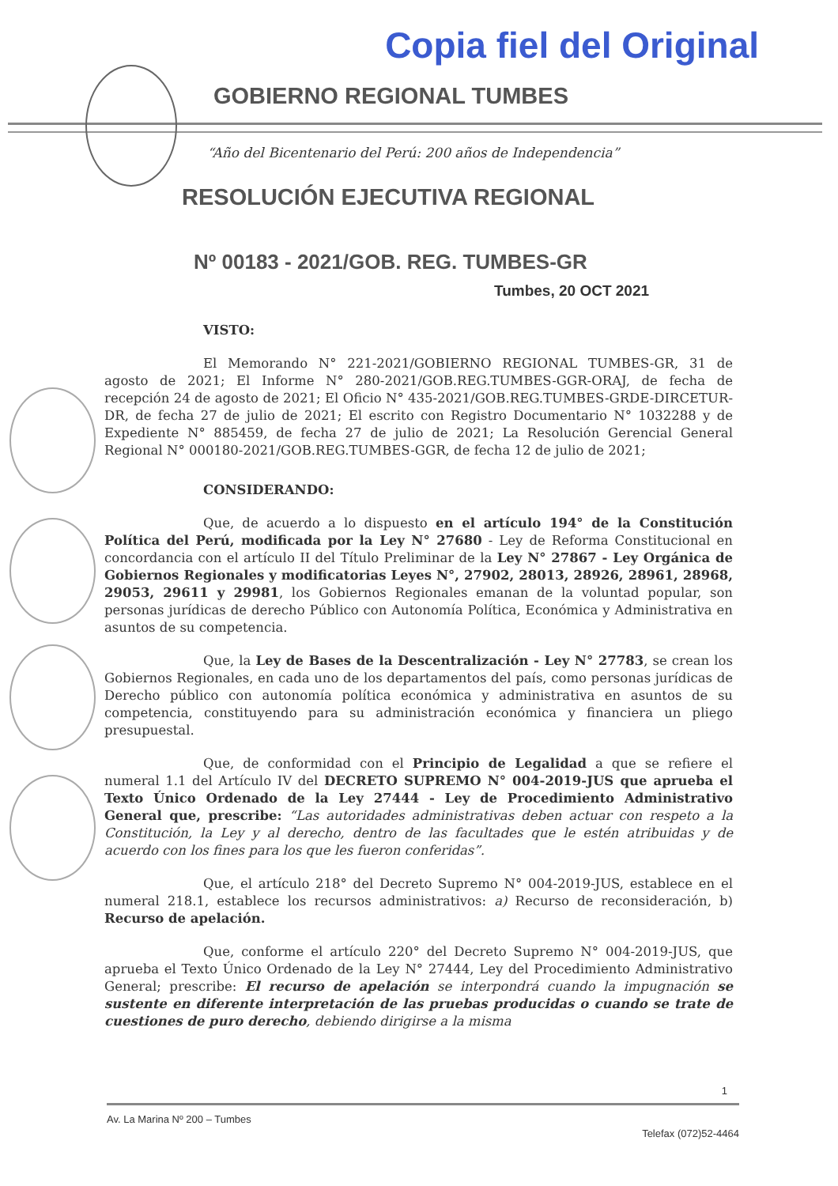Copia fiel del Original
GOBIERNO REGIONAL TUMBES
“Año del Bicentenario del Perú: 200 años de Independencia”
RESOLUCIÓN EJECUTIVA REGIONAL
Nº 00183 - 2021/GOB. REG. TUMBES-GR
Tumbes, 20 OCT 2021
VISTO:
El Memorando N° 221-2021/GOBIERNO REGIONAL TUMBES-GR, 31 de agosto de 2021; El Informe N° 280-2021/GOB.REG.TUMBES-GGR-ORAJ, de fecha de recepción 24 de agosto de 2021; El Oficio N° 435-2021/GOB.REG.TUMBES-GRDE-DIRCETUR-DR, de fecha 27 de julio de 2021; El escrito con Registro Documentario N° 1032288 y de Expediente N° 885459, de fecha 27 de julio de 2021; La Resolución Gerencial General Regional N° 000180-2021/GOB.REG.TUMBES-GGR, de fecha 12 de julio de 2021;
CONSIDERANDO:
Que, de acuerdo a lo dispuesto en el artículo 194° de la Constitución Política del Perú, modificada por la Ley N° 27680 - Ley de Reforma Constitucional en concordancia con el artículo II del Título Preliminar de la Ley N° 27867 - Ley Orgánica de Gobiernos Regionales y modificatorias Leyes N°, 27902, 28013, 28926, 28961, 28968, 29053, 29611 y 29981, los Gobiernos Regionales emanan de la voluntad popular, son personas jurídicas de derecho Público con Autonomía Política, Económica y Administrativa en asuntos de su competencia.
Que, la Ley de Bases de la Descentralización - Ley N° 27783, se crean los Gobiernos Regionales, en cada uno de los departamentos del país, como personas jurídicas de Derecho público con autonomía política económica y administrativa en asuntos de su competencia, constituyendo para su administración económica y financiera un pliego presupuestal.
Que, de conformidad con el Principio de Legalidad a que se refiere el numeral 1.1 del Artículo IV del DECRETO SUPREMO N° 004-2019-JUS que aprueba el Texto Único Ordenado de la Ley 27444 - Ley de Procedimiento Administrativo General que, prescribe: “Las autoridades administrativas deben actuar con respeto a la Constitución, la Ley y al derecho, dentro de las facultades que le estén atribuidas y de acuerdo con los fines para los que les fueron conferidas”.
Que, el artículo 218° del Decreto Supremo N° 004-2019-JUS, establece en el numeral 218.1, establece los recursos administrativos: a) Recurso de reconsideración, b) Recurso de apelación.
Que, conforme el artículo 220° del Decreto Supremo N° 004-2019-JUS, que aprueba el Texto Único Ordenado de la Ley N° 27444, Ley del Procedimiento Administrativo General; prescribe: El recurso de apelación se interpondrá cuando la impugnación se sustente en diferente interpretación de las pruebas producidas o cuando se trate de cuestiones de puro derecho, debiendo dirigirse a la misma
1
Av. La Marina Nº 200 – Tumbes Telefax (072)52-4464